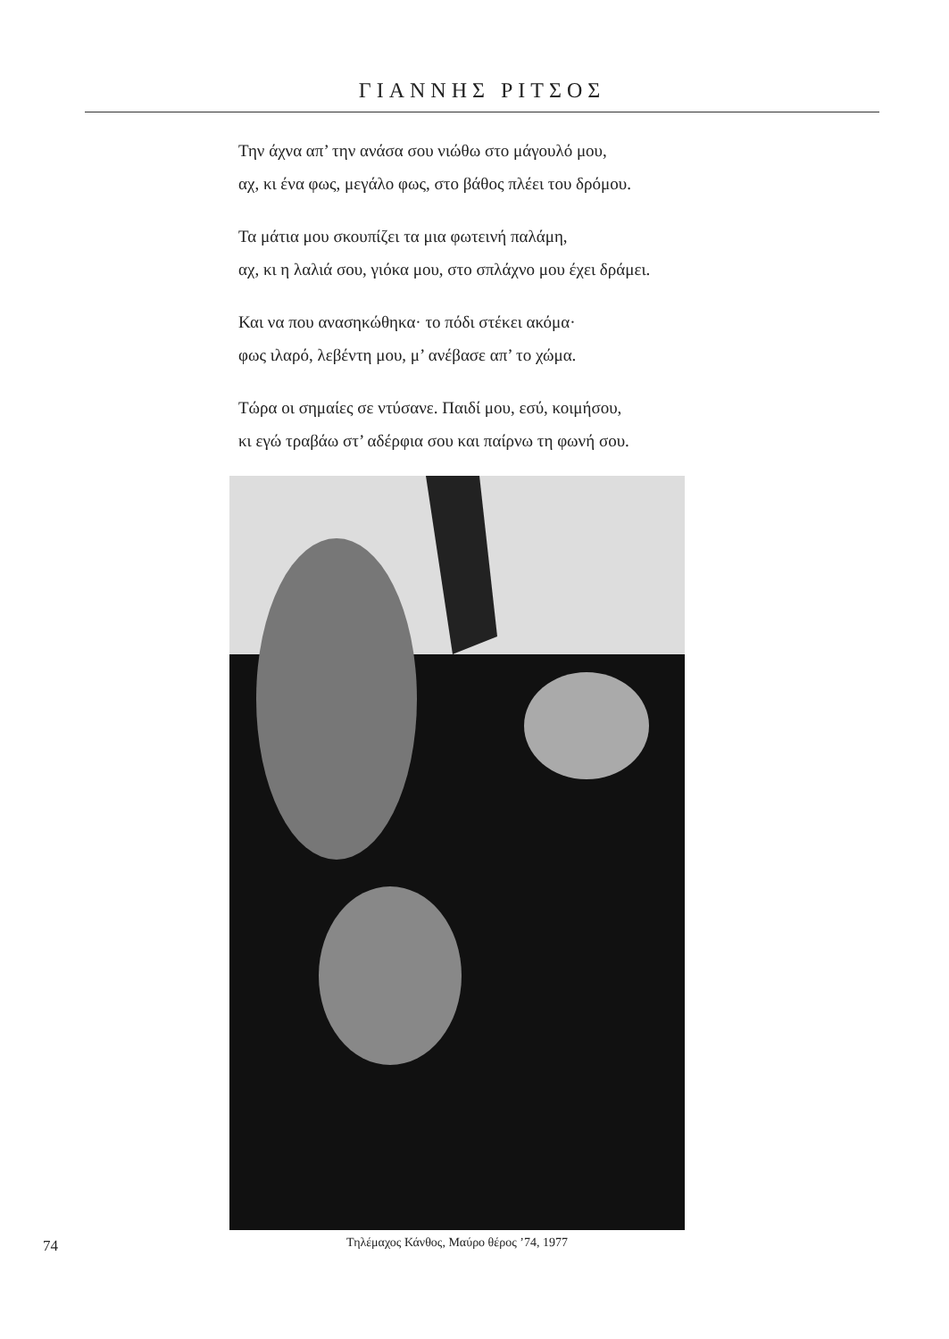ΓΙΑΝΝΗΣ ΡΙΤΣΟΣ
Την άχνα απ’ την ανάσα σου νιώθω στο μάγουλό μου,
αχ, κι ένα φως, μεγάλο φως, στο βάθος πλέει του δρόμου.
Τα μάτια μου σκουπίζει τα μια φωτεινή παλάμη,
αχ, κι η λαλιά σου, γιόκα μου, στο σπλάχνο μου έχει δράμει.
Και να που ανασηκώθηκα· το πόδι στέκει ακόμα·
φως ιλαρό, λεβέντη μου, μ’ ανέβασε απ’ το χώμα.
Τώρα οι σημαίες σε ντύσανε. Παιδί μου, εσύ, κοιμήσου,
κι εγώ τραβάω στ’ αδέρφια σου και παίρνω τη φωνή σου.
Τηλέμαχος Κάνθος, Μαύρο θέρος ’74, 1977
74